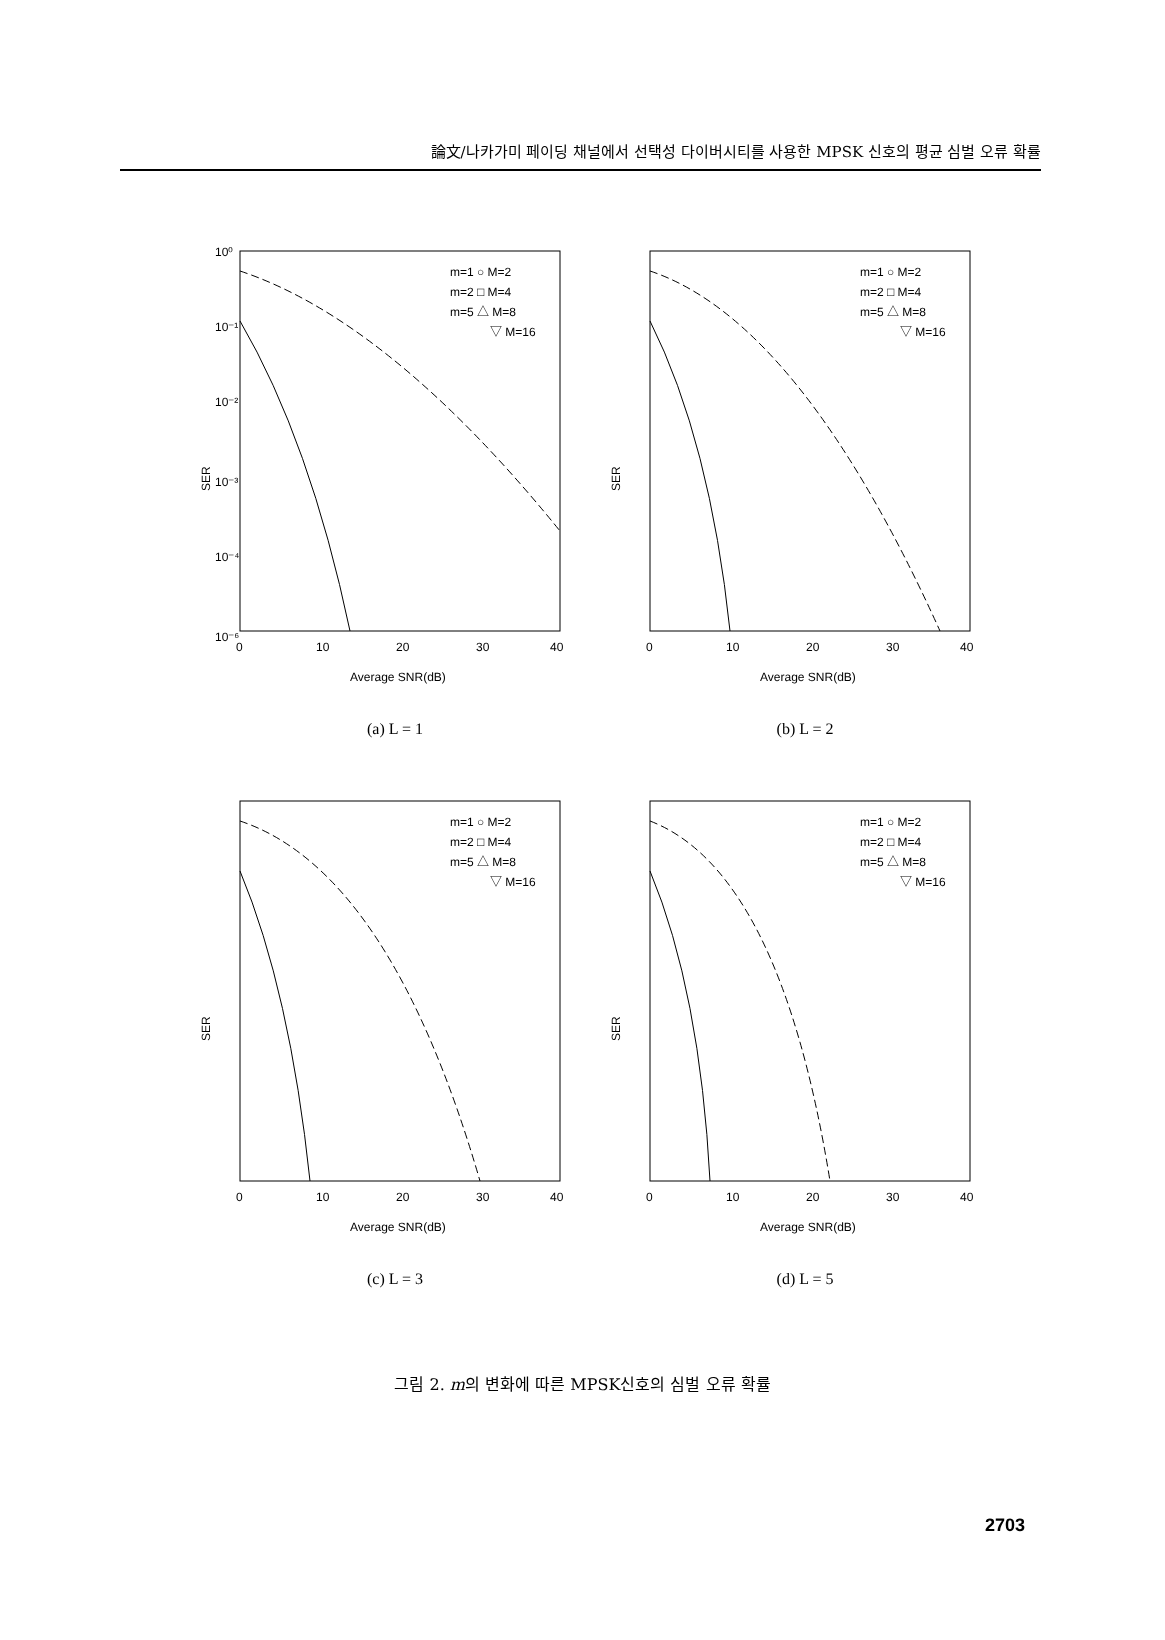論文/나카가미 페이딩 채널에서 선택성 다이버시티를 사용한 MPSK 신호의 평균 심벌 오류 확률
SER
10⁰
10⁻¹
10⁻²
10⁻³
10⁻⁴
10⁻⁶
0
10
20
30
40
Average SNR(dB)
m=1 ○ M=2
m=2 □ M=4
m=5 △ M=8
▽ M=16
(a) L = 1
SER
0
10
20
30
40
Average SNR(dB)
m=1 ○ M=2
m=2 □ M=4
m=5 △ M=8
▽ M=16
(b) L = 2
SER
0
10
20
30
40
Average SNR(dB)
m=1 ○ M=2
m=2 □ M=4
m=5 △ M=8
▽ M=16
(c) L = 3
SER
0
10
20
30
40
Average SNR(dB)
m=1 ○ M=2
m=2 □ M=4
m=5 △ M=8
▽ M=16
(d) L = 5
그림 2. m의 변화에 따른 MPSK신호의 심벌 오류 확률
2703